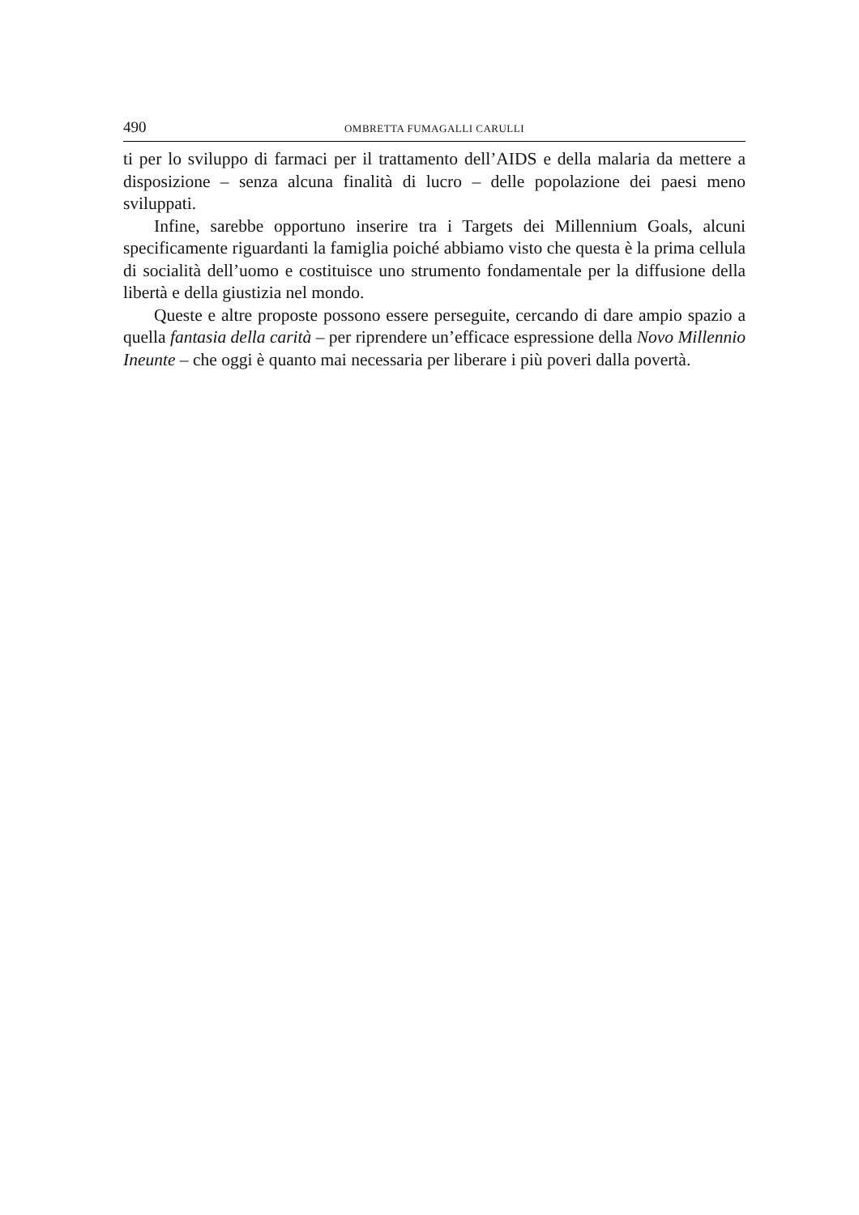490 OMBRETTA FUMAGALLI CARULLI
ti per lo sviluppo di farmaci per il trattamento dell’AIDS e della malaria da mettere a disposizione – senza alcuna finalità di lucro – delle popolazione dei paesi meno sviluppati.
Infine, sarebbe opportuno inserire tra i Targets dei Millennium Goals, alcuni specificamente riguardanti la famiglia poiché abbiamo visto che questa è la prima cellula di socialità dell’uomo e costituisce uno strumento fondamentale per la diffusione della libertà e della giustizia nel mondo.
Queste e altre proposte possono essere perseguite, cercando di dare ampio spazio a quella fantasia della carità – per riprendere un’efficace espressione della Novo Millennio Ineunte – che oggi è quanto mai necessaria per liberare i più poveri dalla povertà.